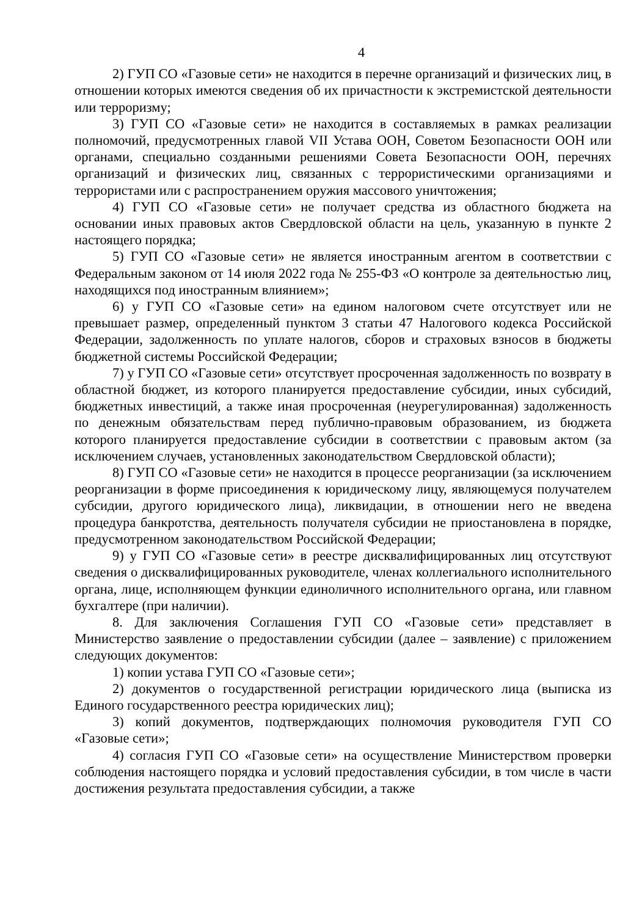4
2) ГУП СО «Газовые сети» не находится в перечне организаций и физических лиц, в отношении которых имеются сведения об их причастности к экстремистской деятельности или терроризму;
3) ГУП СО «Газовые сети» не находится в составляемых в рамках реализации полномочий, предусмотренных главой VII Устава ООН, Советом Безопасности ООН или органами, специально созданными решениями Совета Безопасности ООН, перечнях организаций и физических лиц, связанных с террористическими организациями и террористами или с распространением оружия массового уничтожения;
4) ГУП СО «Газовые сети» не получает средства из областного бюджета на основании иных правовых актов Свердловской области на цель, указанную в пункте 2 настоящего порядка;
5) ГУП СО «Газовые сети» не является иностранным агентом в соответствии с Федеральным законом от 14 июля 2022 года № 255-ФЗ «О контроле за деятельностью лиц, находящихся под иностранным влиянием»;
6) у ГУП СО «Газовые сети» на едином налоговом счете отсутствует или не превышает размер, определенный пунктом 3 статьи 47 Налогового кодекса Российской Федерации, задолженность по уплате налогов, сборов и страховых взносов в бюджеты бюджетной системы Российской Федерации;
7) у ГУП СО «Газовые сети» отсутствует просроченная задолженность по возврату в областной бюджет, из которого планируется предоставление субсидии, иных субсидий, бюджетных инвестиций, а также иная просроченная (неурегулированная) задолженность по денежным обязательствам перед публично-правовым образованием, из бюджета которого планируется предоставление субсидии в соответствии с правовым актом (за исключением случаев, установленных законодательством Свердловской области);
8) ГУП СО «Газовые сети» не находится в процессе реорганизации (за исключением реорганизации в форме присоединения к юридическому лицу, являющемуся получателем субсидии, другого юридического лица), ликвидации, в отношении него не введена процедура банкротства, деятельность получателя субсидии не приостановлена в порядке, предусмотренном законодательством Российской Федерации;
9) у ГУП СО «Газовые сети» в реестре дисквалифицированных лиц отсутствуют сведения о дисквалифицированных руководителе, членах коллегиального исполнительного органа, лице, исполняющем функции единоличного исполнительного органа, или главном бухгалтере (при наличии).
8. Для заключения Соглашения ГУП СО «Газовые сети» представляет в Министерство заявление о предоставлении субсидии (далее – заявление) с приложением следующих документов:
1) копии устава ГУП СО «Газовые сети»;
2) документов о государственной регистрации юридического лица (выписка из Единого государственного реестра юридических лиц);
3) копий документов, подтверждающих полномочия руководителя ГУП СО «Газовые сети»;
4) согласия ГУП СО «Газовые сети» на осуществление Министерством проверки соблюдения настоящего порядка и условий предоставления субсидии, в том числе в части достижения результата предоставления субсидии, а также